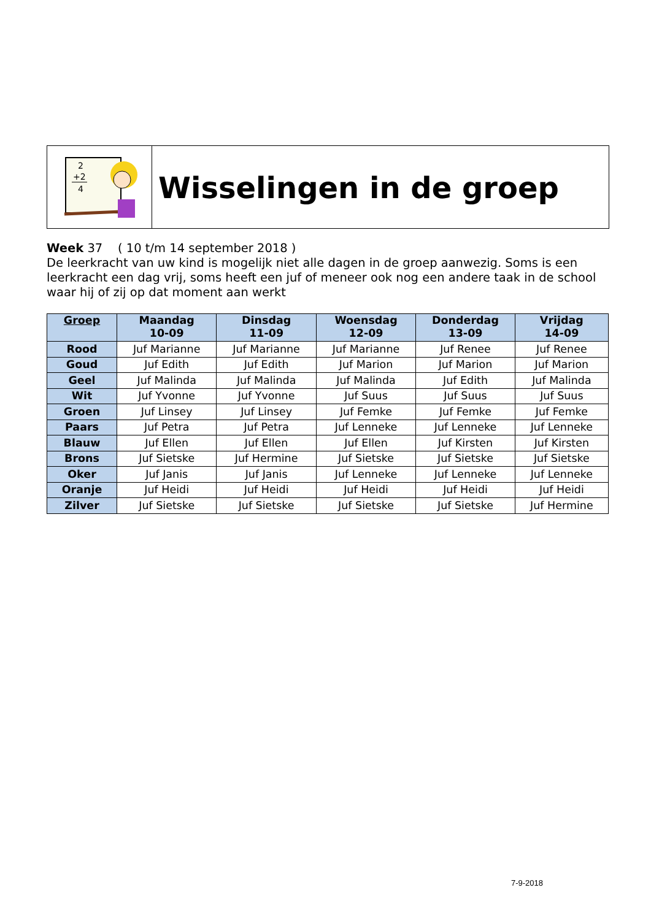2
+2
4
Wisselingen in de groep
Week 37 ( 10 t/m 14 september 2018 )
De leerkracht van uw kind is mogelijk niet alle dagen in de groep aanwezig. Soms is een leerkracht een dag vrij, soms heeft een juf of meneer ook nog een andere taak in de school waar hij of zij op dat moment aan werkt
| Groep | Maandag 10-09 | Dinsdag 11-09 | Woensdag 12-09 | Donderdag 13-09 | Vrijdag 14-09 |
| --- | --- | --- | --- | --- | --- |
| Rood | Juf Marianne | Juf Marianne | Juf Marianne | Juf Renee | Juf Renee |
| Goud | Juf Edith | Juf Edith | Juf Marion | Juf Marion | Juf Marion |
| Geel | Juf Malinda | Juf Malinda | Juf Malinda | Juf Edith | Juf Malinda |
| Wit | Juf Yvonne | Juf Yvonne | Juf Suus | Juf Suus | Juf Suus |
| Groen | Juf Linsey | Juf Linsey | Juf Femke | Juf Femke | Juf Femke |
| Paars | Juf Petra | Juf Petra | Juf Lenneke | Juf Lenneke | Juf Lenneke |
| Blauw | Juf Ellen | Juf Ellen | Juf Ellen | Juf Kirsten | Juf Kirsten |
| Brons | Juf Sietske | Juf Hermine | Juf Sietske | Juf Sietske | Juf Sietske |
| Oker | Juf Janis | Juf Janis | Juf Lenneke | Juf Lenneke | Juf Lenneke |
| Oranje | Juf Heidi | Juf Heidi | Juf Heidi | Juf Heidi | Juf Heidi |
| Zilver | Juf Sietske | Juf Sietske | Juf Sietske | Juf Sietske | Juf Hermine |
7-9-2018